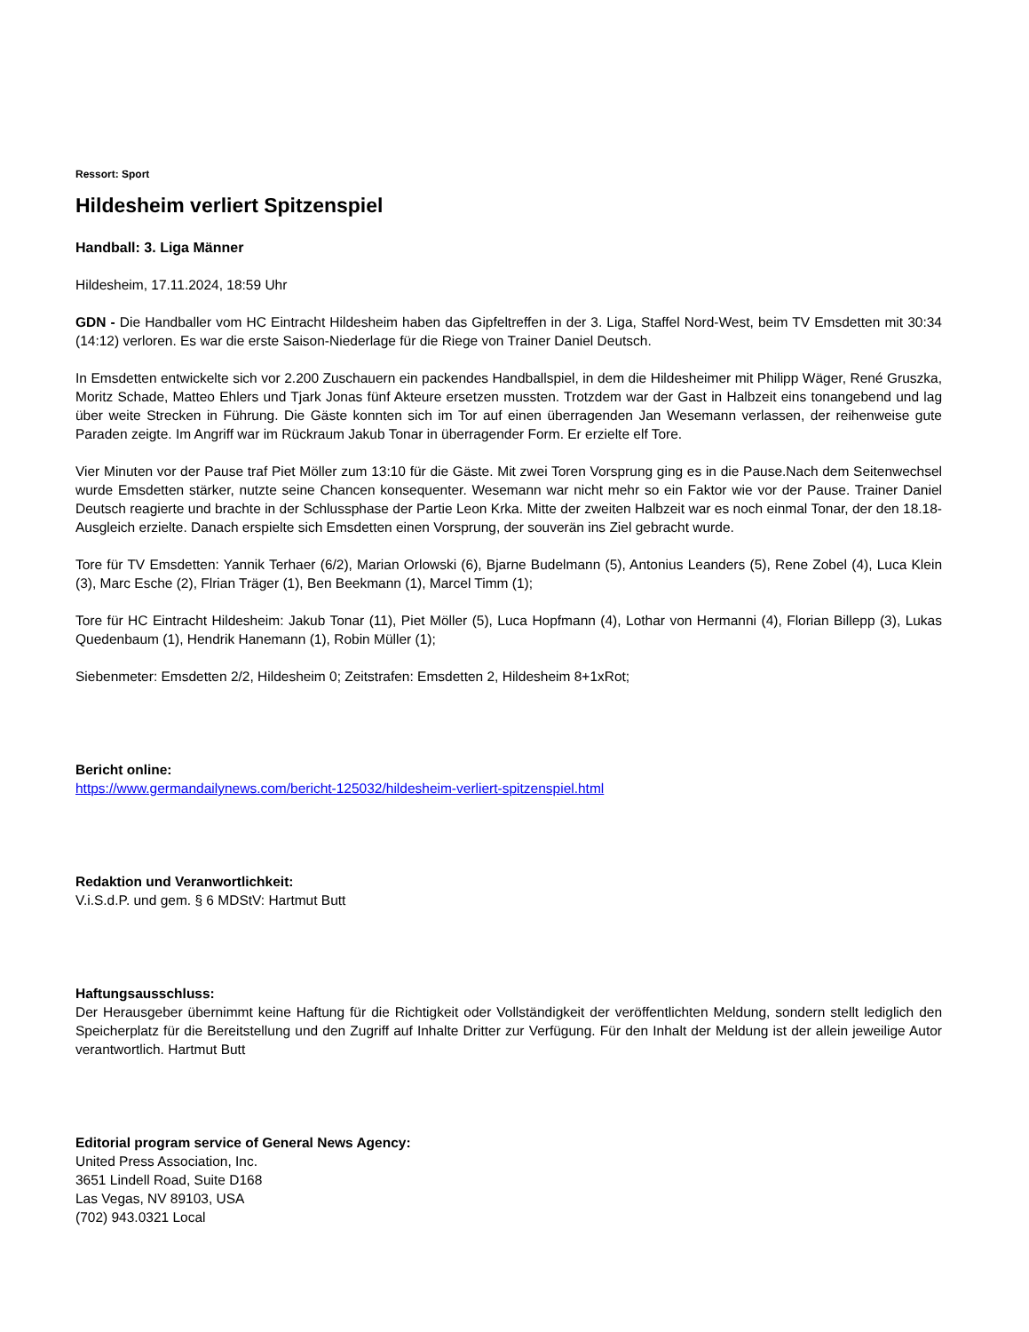Ressort: Sport
Hildesheim verliert Spitzenspiel
Handball: 3. Liga Männer
Hildesheim, 17.11.2024, 18:59 Uhr
GDN - Die Handballer vom HC Eintracht Hildesheim haben das Gipfeltreffen in der 3. Liga, Staffel Nord-West, beim TV Emsdetten mit 30:34 (14:12) verloren. Es war die erste Saison-Niederlage für die Riege von Trainer Daniel Deutsch.
In Emsdetten entwickelte sich vor 2.200 Zuschauern ein packendes Handballspiel, in dem die Hildesheimer mit Philipp Wäger, René Gruszka, Moritz Schade, Matteo Ehlers und Tjark Jonas fünf Akteure ersetzen mussten. Trotzdem war der Gast in Halbzeit eins tonangebend und lag über weite Strecken in Führung. Die Gäste konnten sich im Tor auf einen überragenden Jan Wesemann verlassen, der reihenweise gute Paraden zeigte. Im Angriff war im Rückraum Jakub Tonar in überragender Form. Er erzielte elf Tore.
Vier Minuten vor der Pause traf Piet Möller zum 13:10 für die Gäste. Mit zwei Toren Vorsprung ging es in die Pause.Nach dem Seitenwechsel wurde Emsdetten stärker, nutzte seine Chancen konsequenter. Wesemann war nicht mehr so ein Faktor wie vor der Pause. Trainer Daniel Deutsch reagierte und brachte in der Schlussphase der Partie Leon Krka. Mitte der zweiten Halbzeit war es noch einmal Tonar, der den 18.18-Ausgleich erzielte. Danach erspielte sich Emsdetten einen Vorsprung, der souverän ins Ziel gebracht wurde.
Tore für TV Emsdetten: Yannik Terhaer (6/2), Marian Orlowski (6), Bjarne Budelmann (5), Antonius Leanders (5), Rene Zobel (4), Luca Klein (3), Marc Esche (2), Flrian Träger (1), Ben Beekmann (1), Marcel Timm (1);
Tore für HC Eintracht Hildesheim: Jakub Tonar (11), Piet Möller (5), Luca Hopfmann (4), Lothar von Hermanni (4), Florian Billepp (3), Lukas Quedenbaum (1), Hendrik Hanemann (1), Robin Müller (1);
Siebenmeter: Emsdetten 2/2, Hildesheim 0; Zeitstrafen: Emsdetten 2, Hildesheim 8+1xRot;
Bericht online:
https://www.germandailynews.com/bericht-125032/hildesheim-verliert-spitzenspiel.html
Redaktion und Veranwortlichkeit:
V.i.S.d.P. und gem. § 6 MDStV: Hartmut Butt
Haftungsausschluss:
Der Herausgeber übernimmt keine Haftung für die Richtigkeit oder Vollständigkeit der veröffentlichten Meldung, sondern stellt lediglich den Speicherplatz für die Bereitstellung und den Zugriff auf Inhalte Dritter zur Verfügung. Für den Inhalt der Meldung ist der allein jeweilige Autor verantwortlich. Hartmut Butt
Editorial program service of General News Agency:
United Press Association, Inc.
3651 Lindell Road, Suite D168
Las Vegas, NV 89103, USA
(702) 943.0321 Local